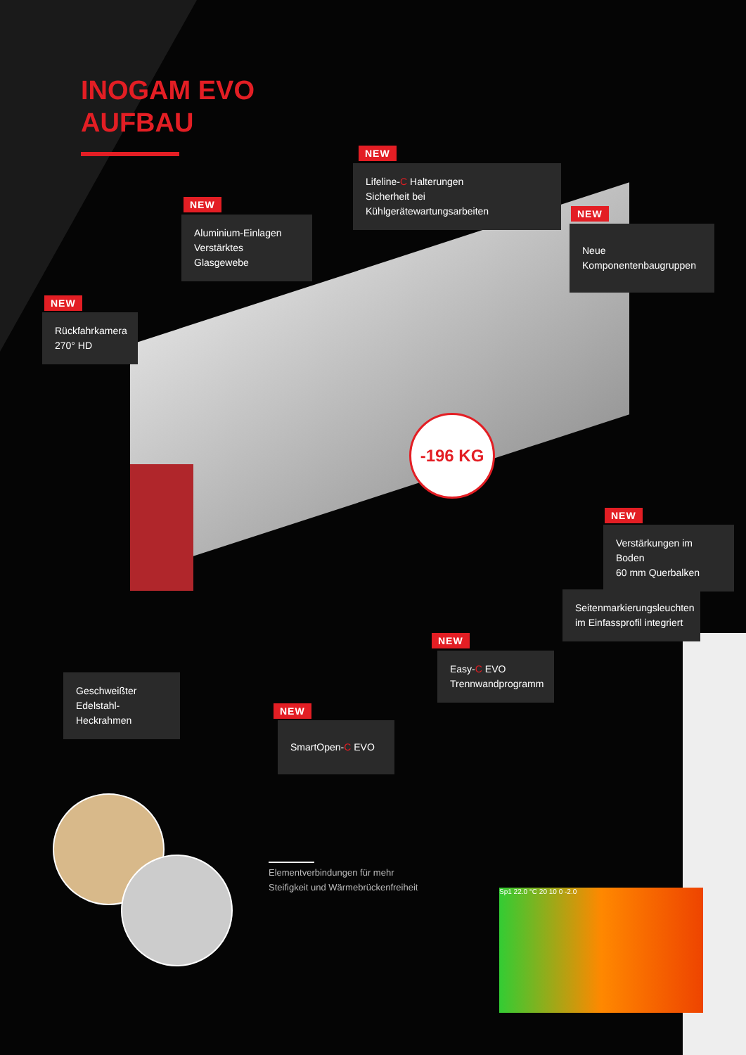INOGAM EVO
AUFBAU
-196 KG
NEW
Lifeline-C Halterungen
Sicherheit bei Kühlgerätewartungsarbeiten
NEW
Aluminium-Einlagen
Verstärktes Glasgewebe
NEW
Neue Komponentenbaugruppen
NEW
Rückfahrkamera
270° HD
NEW
Verstärkungen im Boden
60 mm Querbalken
Seitenmarkierungsleuchten
im Einfassprofil integriert
NEW
Easy-C EVO
Trennwandprogramm
Geschweißter
Edelstahl-Heckrahmen
NEW
SmartOpen-C EVO
Elementverbindungen für mehr
Steifigkeit und Wärmebrückenfreiheit
Sp1 22.0 °C 20 10 0 -2.0